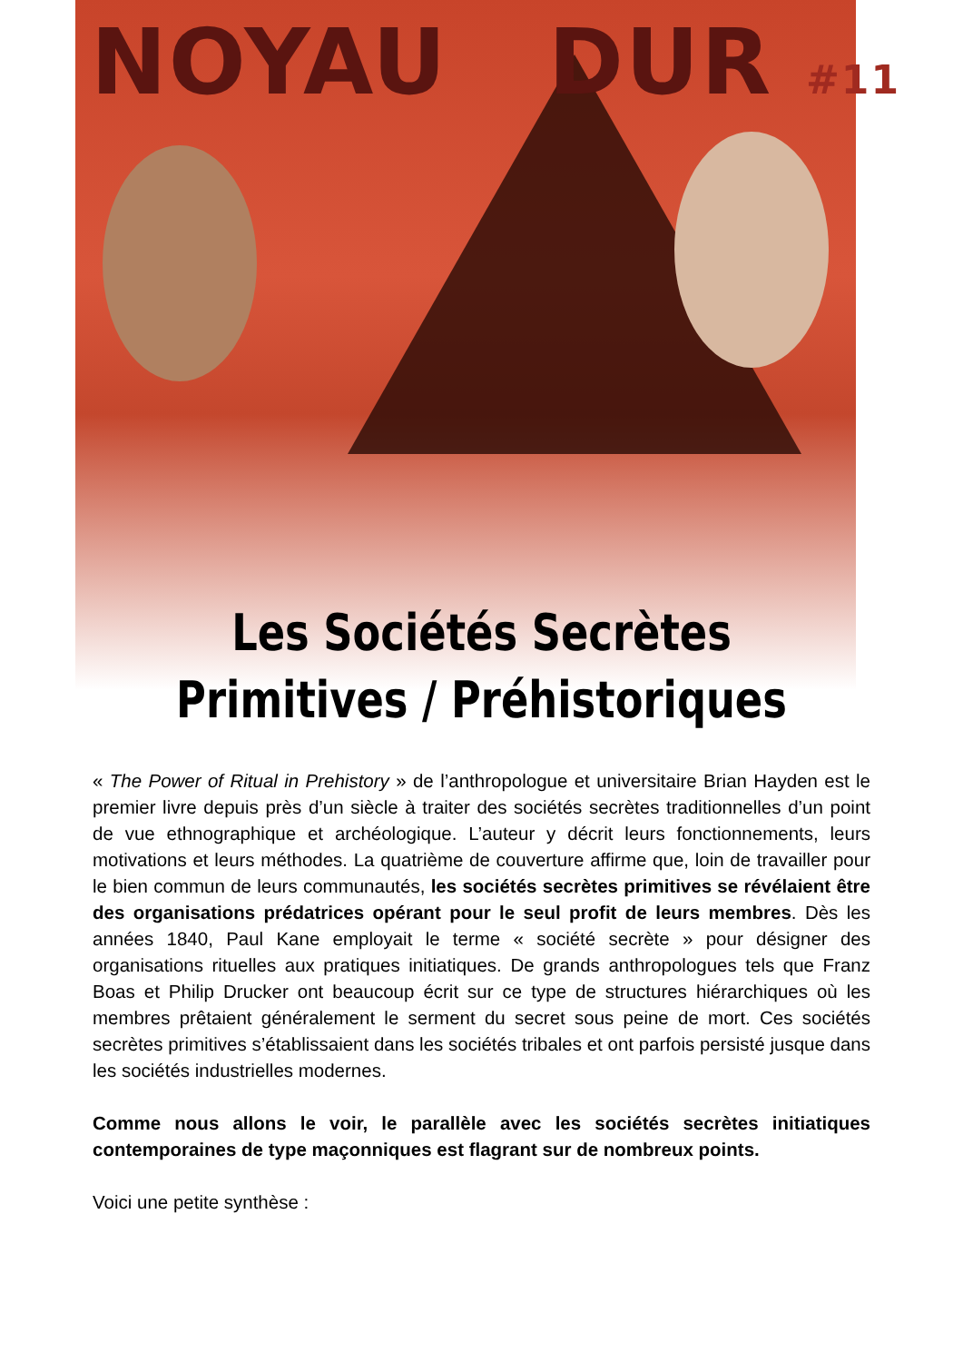NOYAU DUR #11
Les Sociétés Secrètes
Primitives / Préhistoriques
« The Power of Ritual in Prehistory » de l’anthropologue et universitaire Brian Hayden est le premier livre depuis près d’un siècle à traiter des sociétés secrètes traditionnelles d’un point de vue ethnographique et archéologique. L’auteur y décrit leurs fonctionnements, leurs motivations et leurs méthodes. La quatrième de couverture affirme que, loin de travailler pour le bien commun de leurs communautés, les sociétés secrètes primitives se révélaient être des organisations prédatrices opérant pour le seul profit de leurs membres. Dès les années 1840, Paul Kane employait le terme « société secrète » pour désigner des organisations rituelles aux pratiques initiatiques. De grands anthropologues tels que Franz Boas et Philip Drucker ont beaucoup écrit sur ce type de structures hiérarchiques où les membres prêtaient généralement le serment du secret sous peine de mort. Ces sociétés secrètes primitives s’établissaient dans les sociétés tribales et ont parfois persisté jusque dans les sociétés industrielles modernes.
Comme nous allons le voir, le parallèle avec les sociétés secrètes initiatiques contemporaines de type maçonniques est flagrant sur de nombreux points.
Voici une petite synthèse :